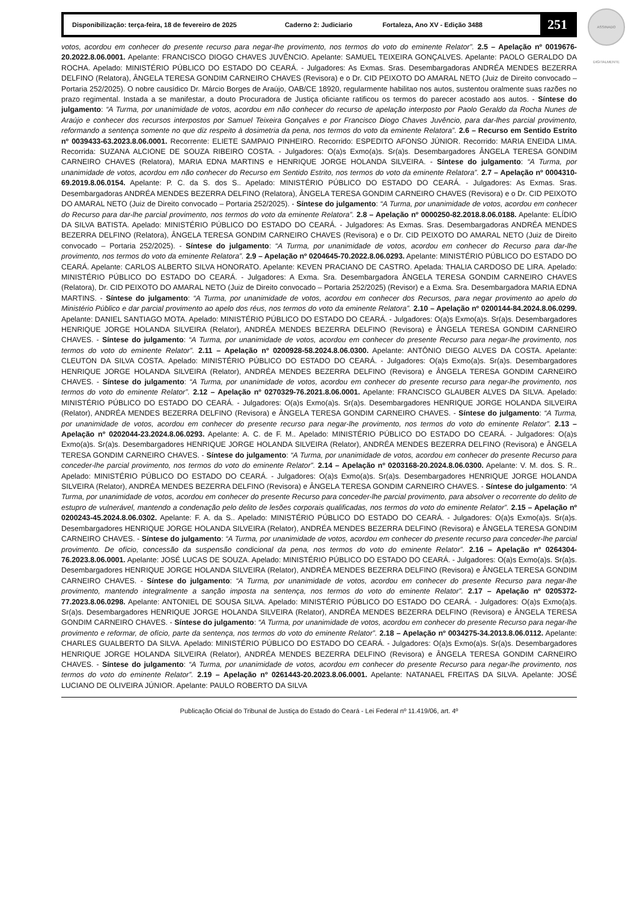Disponibilização: terça-feira, 18 de fevereiro de 2025 Caderno 2: Judiciario Fortaleza, Ano XV - Edição 3488
251
ASSINADO DIGITALMENTE
votos, acordou em conhecer do presente recurso para negar-lhe provimento, nos termos do voto do eminente Relator”. 2.5 – Apelação nº 0019676-20.2022.8.06.0001. Apelante: FRANCISCO DIOGO CHAVES JUVÊNCIO. Apelante: SAMUEL TEIXEIRA GONÇALVES. Apelante: PAOLO GERALDO DA ROCHA. Apelado: MINISTÉRIO PÚBLICO DO ESTADO DO CEARÁ. - Julgadores: As Exmas. Sras. Desembargadoras ANDRÉA MENDES BEZERRA DELFINO (Relatora), ÂNGELA TERESA GONDIM CARNEIRO CHAVES (Revisora) e o Dr. CID PEIXOTO DO AMARAL NETO (Juiz de Direito convocado – Portaria 252/2025). O nobre causídico Dr. Márcio Borges de Araújo, OAB/CE 18920, regularmente habilitao nos autos, sustentou oralmente suas razões no prazo regimental. Instada a se manifestar, a douto Procuradora de Justiça oficiante ratificou os termos do parecer acostado aos autos. - Síntese do julgamento: “A Turma, por unanimidade de votos, acordou em não conhecer do recurso de apelação interposto por Paolo Geraldo da Rocha Nunes de Araújo e conhecer dos recursos interpostos por Samuel Teixeira Gonçalves e por Francisco Diogo Chaves Juvêncio, para dar-lhes parcial provimento, reformando a sentença somente no que diz respeito à dosimetria da pena, nos termos do voto da eminente Relatora”. 2.6 – Recurso em Sentido Estrito nº 0039433-63.2023.8.06.0001. Recorrente: ELIETE SAMPAIO PINHEIRO. Recorrido: ESPEDITO AFONSO JÚNIOR. Recorrido: MARIA ENEIDA LIMA. Recorrida: SUZANA ALCIONE DE SOUZA RIBEIRO COSTA. - Julgadores: O(a)s Exmo(a)s. Sr(a)s. Desembargadores ÂNGELA TERESA GONDIM CARNEIRO CHAVES (Relatora), MARIA EDNA MARTINS e HENRIQUE JORGE HOLANDA SILVEIRA. - Síntese do julgamento: “A Turma, por unanimidade de votos, acordou em não conhecer do Recurso em Sentido Estrito, nos termos do voto da eminente Relatora”. 2.7 – Apelação nº 0004310-69.2019.8.06.0154. Apelante: P. C. da S. dos S.. Apelado: MINISTÉRIO PÚBLICO DO ESTADO DO CEARÁ. - Julgadores: As Exmas. Sras. Desembargadoras ANDRÉA MENDES BEZERRA DELFINO (Relatora), ÂNGELA TERESA GONDIM CARNEIRO CHAVES (Revisora) e o Dr. CID PEIXOTO DO AMARAL NETO (Juiz de Direito convocado – Portaria 252/2025). - Síntese do julgamento: “A Turma, por unanimidade de votos, acordou em conhecer do Recurso para dar-lhe parcial provimento, nos termos do voto da eminente Relatora”. 2.8 – Apelação nº 0000250-82.2018.8.06.0188. Apelante: ELÍDIO DA SILVA BATISTA. Apelado: MINISTÉRIO PÚBLICO DO ESTADO DO CEARÁ. - Julgadores: As Exmas. Sras. Desembargadoras ANDRÉA MENDES BEZERRA DELFINO (Relatora), ÂNGELA TERESA GONDIM CARNEIRO CHAVES (Revisora) e o Dr. CID PEIXOTO DO AMARAL NETO (Juiz de Direito convocado – Portaria 252/2025). - Síntese do julgamento: “A Turma, por unanimidade de votos, acordou em conhecer do Recurso para dar-lhe provimento, nos termos do voto da eminente Relatora”. 2.9 – Apelação nº 0204645-70.2022.8.06.0293. Apelante: MINISTÉRIO PÚBLICO DO ESTADO DO CEARÁ. Apelante: CARLOS ALBERTO SILVA HONORATO. Apelante: KEVEN PRACIANO DE CASTRO. Apelada: THALIA CARDOSO DE LIRA. Apelado: MINISTÉRIO PÚBLICO DO ESTADO DO CEARÁ. - Julgadores: A Exma. Sra. Desembargadora ÂNGELA TERESA GONDIM CARNEIRO CHAVES (Relatora), Dr. CID PEIXOTO DO AMARAL NETO (Juiz de Direito convocado – Portaria 252/2025) (Revisor) e a Exma. Sra. Desembargadora MARIA EDNA MARTINS. - Síntese do julgamento: “A Turma, por unanimidade de votos, acordou em conhecer dos Recursos, para negar provimento ao apelo do Ministério Público e dar parcial provimento ao apelo dos réus, nos termos do voto da eminente Relatora”. 2.10 – Apelação nº 0200144-84.2024.8.06.0299. Apelante: DANIEL SANTIAGO MOTA. Apelado: MINISTÉRIO PÚBLICO DO ESTADO DO CEARÁ. - Julgadores: O(a)s Exmo(a)s. Sr(a)s. Desembargadores HENRIQUE JORGE HOLANDA SILVEIRA (Relator), ANDRÉA MENDES BEZERRA DELFINO (Revisora) e ÂNGELA TERESA GONDIM CARNEIRO CHAVES. - Síntese do julgamento: “A Turma, por unanimidade de votos, acordou em conhecer do presente Recurso para negar-lhe provimento, nos termos do voto do eminente Relator”. 2.11 – Apelação nº 0200928-58.2024.8.06.0300. Apelante: ANTÔNIO DIEGO ALVES DA COSTA. Apelante: CLEUTON DA SILVA COSTA. Apelado: MINISTÉRIO PÚBLICO DO ESTADO DO CEARÁ. - Julgadores: O(a)s Exmo(a)s. Sr(a)s. Desembargadores HENRIQUE JORGE HOLANDA SILVEIRA (Relator), ANDRÉA MENDES BEZERRA DELFINO (Revisora) e ÂNGELA TERESA GONDIM CARNEIRO CHAVES. - Síntese do julgamento: “A Turma, por unanimidade de votos, acordou em conhecer do presente recurso para negar-lhe provimento, nos termos do voto do eminente Relator”. 2.12 – Apelação nº 0270329-76.2021.8.06.0001. Apelante: FRANCISCO GLAUBER ALVES DA SILVA. Apelado: MINISTÉRIO PÚBLICO DO ESTADO DO CEARÁ. - Julgadores: O(a)s Exmo(a)s. Sr(a)s. Desembargadores HENRIQUE JORGE HOLANDA SILVEIRA (Relator), ANDRÉA MENDES BEZERRA DELFINO (Revisora) e ÂNGELA TERESA GONDIM CARNEIRO CHAVES. - Síntese do julgamento: “A Turma, por unanimidade de votos, acordou em conhecer do presente recurso para negar-lhe provimento, nos termos do voto do eminente Relator”. 2.13 – Apelação nº 0202044-23.2024.8.06.0293. Apelante: A. C. de F. M.. Apelado: MINISTÉRIO PÚBLICO DO ESTADO DO CEARÁ. - Julgadores: O(a)s Exmo(a)s. Sr(a)s. Desembargadores HENRIQUE JORGE HOLANDA SILVEIRA (Relator), ANDRÉA MENDES BEZERRA DELFINO (Revisora) e ÂNGELA TERESA GONDIM CARNEIRO CHAVES. - Síntese do julgamento: “A Turma, por unanimidade de votos, acordou em conhecer do presente Recurso para conceder-lhe parcial provimento, nos termos do voto do eminente Relator”. 2.14 – Apelação nº 0203168-20.2024.8.06.0300. Apelante: V. M. dos. S. R.. Apelado: MINISTÉRIO PÚBLICO DO ESTADO DO CEARÁ. - Julgadores: O(a)s Exmo(a)s. Sr(a)s. Desembargadores HENRIQUE JORGE HOLANDA SILVEIRA (Relator), ANDRÉA MENDES BEZERRA DELFINO (Revisora) e ÂNGELA TERESA GONDIM CARNEIRO CHAVES. - Síntese do julgamento: “A Turma, por unanimidade de votos, acordou em conhecer do presente Recurso para conceder-lhe parcial provimento, para absolver o recorrente do delito de estupro de vulnerável, mantendo a condenação pelo delito de lesões corporais qualificadas, nos termos do voto do eminente Relator”. 2.15 – Apelação nº 0200243-45.2024.8.06.0302. Apelante: F. A. da S.. Apelado: MINISTÉRIO PÚBLICO DO ESTADO DO CEARÁ. - Julgadores: O(a)s Exmo(a)s. Sr(a)s. Desembargadores HENRIQUE JORGE HOLANDA SILVEIRA (Relator), ANDRÉA MENDES BEZERRA DELFINO (Revisora) e ÂNGELA TERESA GONDIM CARNEIRO CHAVES. - Síntese do julgamento: “A Turma, por unanimidade de votos, acordou em conhecer do presente recurso para conceder-lhe parcial provimento. De ofício, concessão da suspensão condicional da pena, nos termos do voto do eminente Relator”. 2.16 – Apelação nº 0264304-76.2023.8.06.0001. Apelante: JOSÉ LUCAS DE SOUZA. Apelado: MINISTÉRIO PÚBLICO DO ESTADO DO CEARÁ. - Julgadores: O(a)s Exmo(a)s. Sr(a)s. Desembargadores HENRIQUE JORGE HOLANDA SILVEIRA (Relator), ANDRÉA MENDES BEZERRA DELFINO (Revisora) e ÂNGELA TERESA GONDIM CARNEIRO CHAVES. - Síntese do julgamento: “A Turma, por unanimidade de votos, acordou em conhecer do presente Recurso para negar-lhe provimento, mantendo integralmente a sanção imposta na sentença, nos termos do voto do eminente Relator”. 2.17 – Apelação nº 0205372-77.2023.8.06.0298. Apelante: ANTONIEL DE SOUSA SILVA. Apelado: MINISTÉRIO PÚBLICO DO ESTADO DO CEARÁ. - Julgadores: O(a)s Exmo(a)s. Sr(a)s. Desembargadores HENRIQUE JORGE HOLANDA SILVEIRA (Relator), ANDRÉA MENDES BEZERRA DELFINO (Revisora) e ÂNGELA TERESA GONDIM CARNEIRO CHAVES. - Síntese do julgamento: “A Turma, por unanimidade de votos, acordou em conhecer do presente Recurso para negar-lhe provimento e reformar, de ofício, parte da sentença, nos termos do voto do eminente Relator”. 2.18 – Apelação nº 0034275-34.2013.8.06.0112. Apelante: CHARLES GUALBERTO DA SILVA. Apelado: MINISTÉRIO PÚBLICO DO ESTADO DO CEARÁ. - Julgadores: O(a)s Exmo(a)s. Sr(a)s. Desembargadores HENRIQUE JORGE HOLANDA SILVEIRA (Relator), ANDRÉA MENDES BEZERRA DELFINO (Revisora) e ÂNGELA TERESA GONDIM CARNEIRO CHAVES. - Síntese do julgamento: “A Turma, por unanimidade de votos, acordou em conhecer do presente Recurso para negar-lhe provimento, nos termos do voto do eminente Relator”. 2.19 – Apelação nº 0261443-20.2023.8.06.0001. Apelante: NATANAEL FREITAS DA SILVA. Apelante: JOSÉ LUCIANO DE OLIVEIRA JÚNIOR. Apelante: PAULO ROBERTO DA SILVA
Publicação Oficial do Tribunal de Justiça do Estado do Ceará - Lei Federal nº 11.419/06, art. 4º